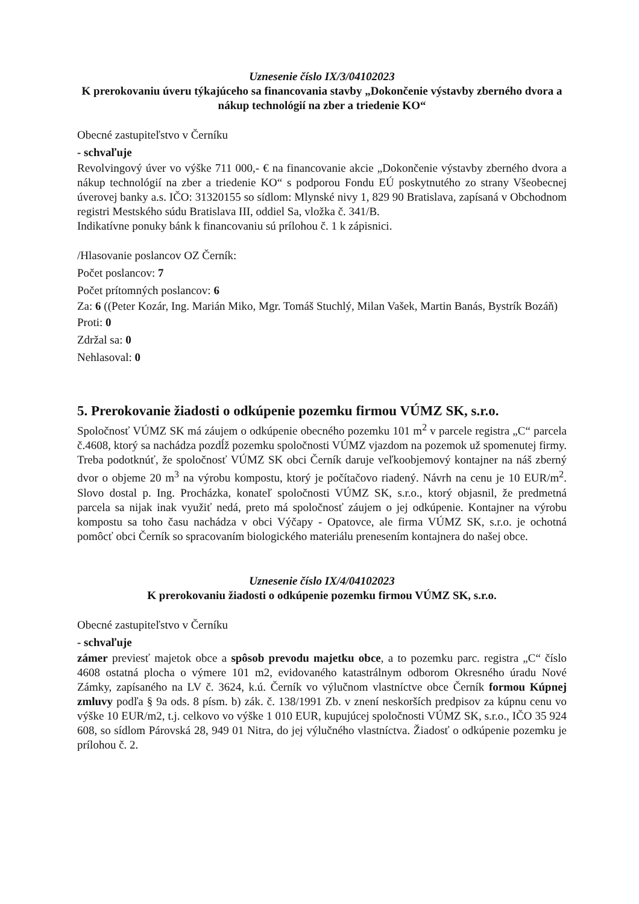Uznesenie číslo IX/3/04102023
K prerokovaniu úveru týkajúceho sa financovania stavby „Dokončenie výstavby zberného dvora a nákup technológií na zber a triedenie KO“
Obecné zastupiteľstvo v Černíku
- schvaľuje
Revolvingový úver vo výške 711 000,- € na financovanie akcie „Dokončenie výstavby zberného dvora a nákup technológií na zber a triedenie KO“ s podporou Fondu EÚ poskytnutého zo strany Všeobecnej úverovej banky a.s. IČO: 31320155 so sídlom: Mlynské nivy 1, 829 90 Bratislava, zapísaná v Obchodnom registri Mestského súdu Bratislava III, oddiel Sa, vložka č. 341/B.
Indikatívne ponuky bánk k financovaniu sú prílohou č. 1 k zápisnici.
/Hlasovanie poslancov OZ Černík:
Počet poslancov: 7
Počet prítomných poslancov: 6
Za: 6 ((Peter Kozár, Ing. Marián Miko, Mgr. Tomáš Stuchlý, Milan Vašek, Martin Banás, Bystrík Bozáň)
Proti: 0
Zdržal sa: 0
Nehlasoval: 0
5. Prerokovanie žiadosti o odkúpenie pozemku firmou VÚMZ SK, s.r.o.
Spoločnosť VÚMZ SK má záujem o odkúpenie obecného pozemku 101 m<sup>2</sup> v parcele registra „C“ parcela č.4608, ktorý sa nachádza pozdĺž pozemku spoločnosti VÚMZ vjazdom na pozemok už spomenutej firmy. Treba podotknúť, že spoločnosť VÚMZ SK obci Černík daruje veľkoobjemový kontajner na náš zberný dvor o objeme 20 m<sup>3</sup> na výrobu kompostu, ktorý je počítačovo riadený. Návrh na cenu je 10 EUR/m<sup>2</sup>. Slovo dostal p. Ing. Procházka, konateľ spoločnosti VÚMZ SK, s.r.o., ktorý objasnil, že predmetná parcela sa nijak inak využiť nedá, preto má spoločnosť záujem o jej odkúpenie. Kontajner na výrobu kompostu sa toho času nachádza v obci Výčapy - Opatovce, ale firma VÚMZ SK, s.r.o. je ochotná pomôcť obci Černík so spracovaním biologického materiálu prenesením kontajnera do našej obce.
Uznesenie číslo IX/4/04102023
K prerokovaniu žiadosti o odkúpenie pozemku firmou VÚMZ SK, s.r.o.
Obecné zastupiteľstvo v Černíku
- schvaľuje
zámer previesť majetok obce a spôsob prevodu majetku obce, a to pozemku parc. registra „C“ číslo 4608 ostatná plocha o výmere 101 m2, evidovaného katastrálnym odborom Okresného úradu Nové Zámky, zapísaného na LV č. 3624, k.ú. Černík vo výlučnom vlastníctve obce Černík formou Kúpnej zmluvy podľa § 9a ods. 8 písm. b) zák. č. 138/1991 Zb. v znení neskorších predpisov za kúpnu cenu vo výške 10 EUR/m2, t.j. celkovo vo výške 1 010 EUR, kupujúcej spoločnosti VÚMZ SK, s.r.o., IČO 35 924 608, so sídlom Párovská 28, 949 01 Nitra, do jej výlučného vlastníctva. Žiadosť o odkúpenie pozemku je prílohou č. 2.